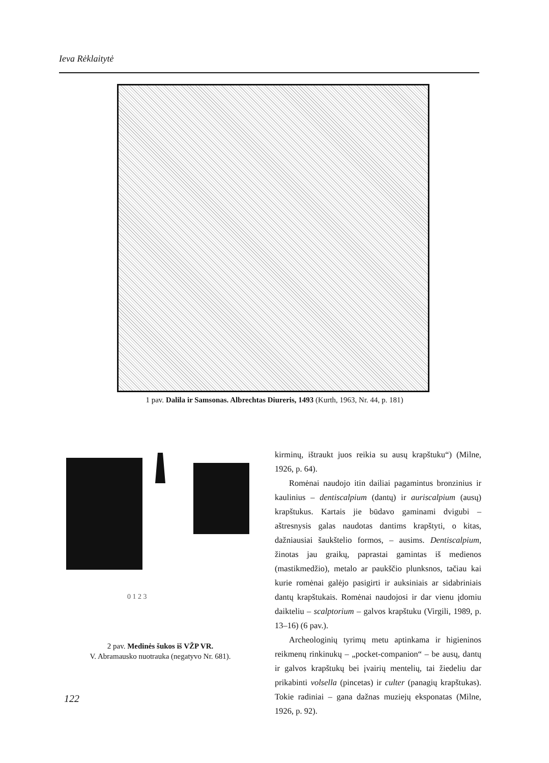Ieva Rėklaitytė
1 pav. Dalila ir Samsonas. Albrechtas Diureris, 1493 (Kurth, 1963, Nr. 44, p. 181)
0 1 2 3
2 pav. Medinės šukos iš VŽP VR.
V. Abramausko nuotrauka (negatyvo Nr. 681).
kirminų, ištraukt juos reikia su ausų krapštuku“) (Milne, 1926, p. 64).
Romėnai naudojo itin dailiai pagamintus bronzinius ir kaulinius – dentiscalpium (dantų) ir auriscalpium (ausų) krapštukus. Kartais jie būdavo gaminami dvigubi – aštresnysis galas naudotas dantims krapštyti, o kitas, dažniausiai šaukštelio formos, – ausims. Dentiscalpium, žinotas jau graikų, paprastai gamintas iš medienos (mastikmedžio), metalo ar paukščio plunksnos, tačiau kai kurie romėnai galėjo pasigirti ir auksiniais ar sidabriniais dantų krapštukais. Romėnai naudojosi ir dar vienu įdomiu daikteliu – scalptorium – galvos krapštuku (Virgili, 1989, p. 13–16) (6 pav.).
Archeologinių tyrimų metu aptinkama ir higieninos reikmenų rinkinukų – „pocket-companion“ – be ausų, dantų ir galvos krapštukų bei įvairių mentelių, tai žiedeliu dar prikabinti volsella (pincetas) ir culter (panagių krapštukas). Tokie radiniai – gana dažnas muziejų eksponatas (Milne, 1926, p. 92).
122